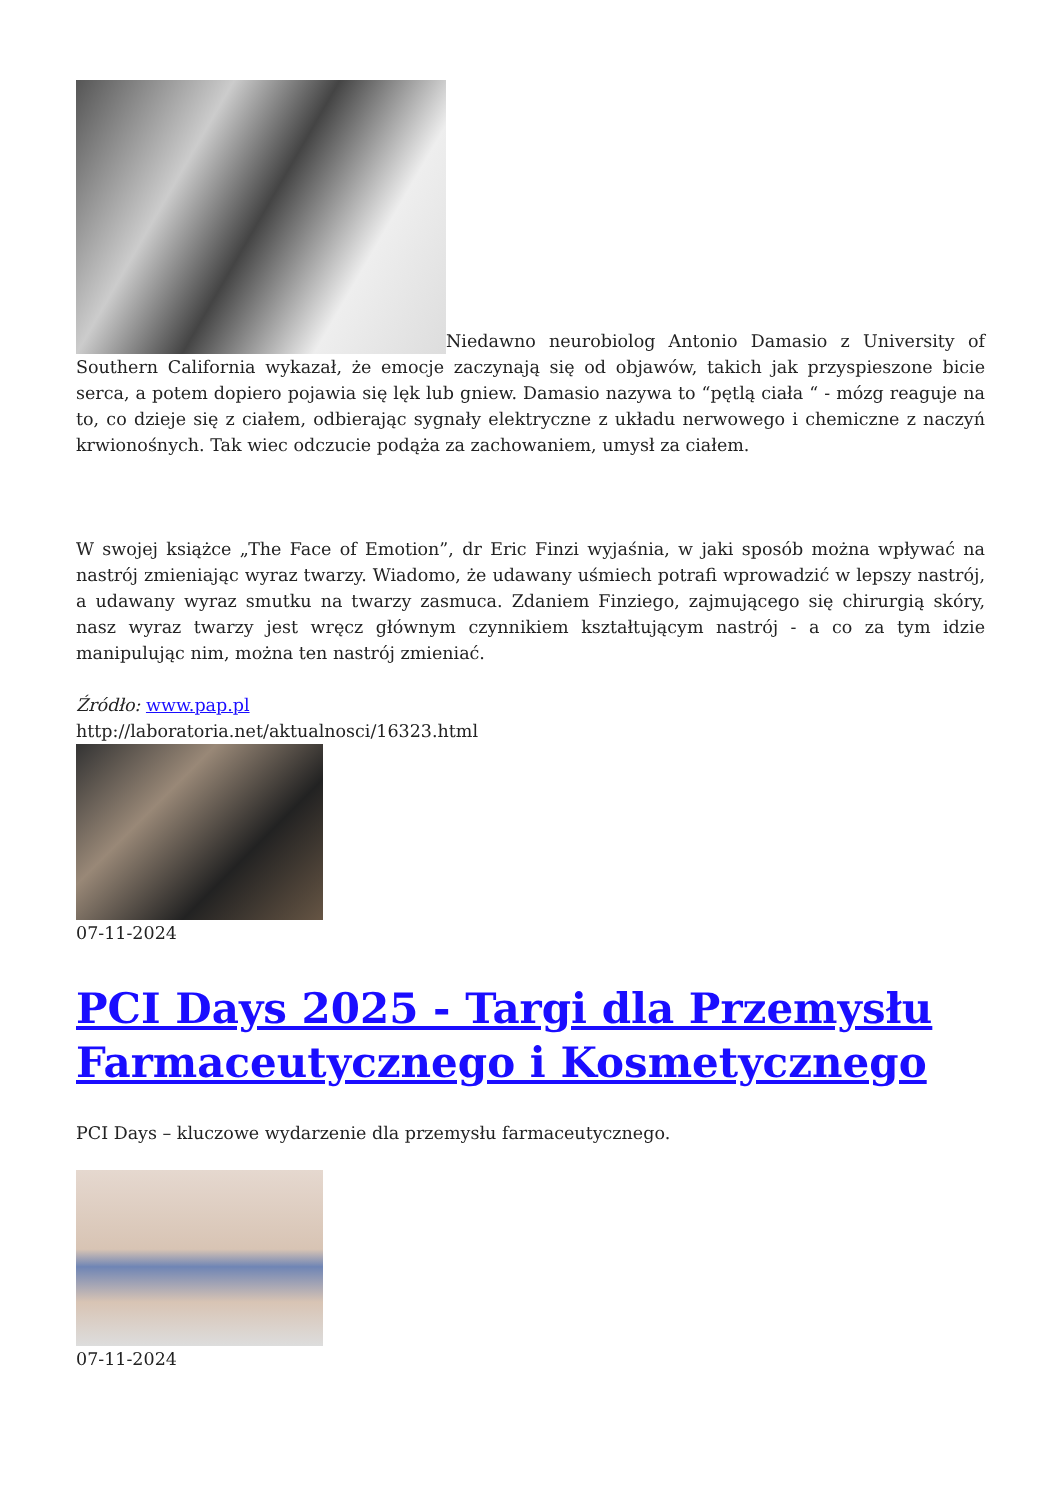Niedawno neurobiolog Antonio Damasio z University of Southern California wykazał, że emocje zaczynają się od objawów, takich jak przyspieszone bicie serca, a potem dopiero pojawia się lęk lub gniew. Damasio nazywa to “pętlą ciała “ - mózg reaguje na to, co dzieje się z ciałem, odbierając sygnały elektryczne z układu nerwowego i chemiczne z naczyń krwionośnych. Tak wiec odczucie podąża za zachowaniem, umysł za ciałem.
W swojej książce „The Face of Emotion”, dr Eric Finzi wyjaśnia, w jaki sposób można wpływać na nastrój zmieniając wyraz twarzy. Wiadomo, że udawany uśmiech potrafi wprowadzić w lepszy nastrój, a udawany wyraz smutku na twarzy zasmuca. Zdaniem Finziego, zajmującego się chirurgią skóry, nasz wyraz twarzy jest wręcz głównym czynnikiem kształtującym nastrój - a co za tym idzie manipulując nim, można ten nastrój zmieniać.
Źródło: www.pap.pl
http://laboratoria.net/aktualnosci/16323.html
07-11-2024
PCI Days 2025 - Targi dla Przemysłu Farmaceutycznego i Kosmetycznego
PCI Days – kluczowe wydarzenie dla przemysłu farmaceutycznego.
07-11-2024